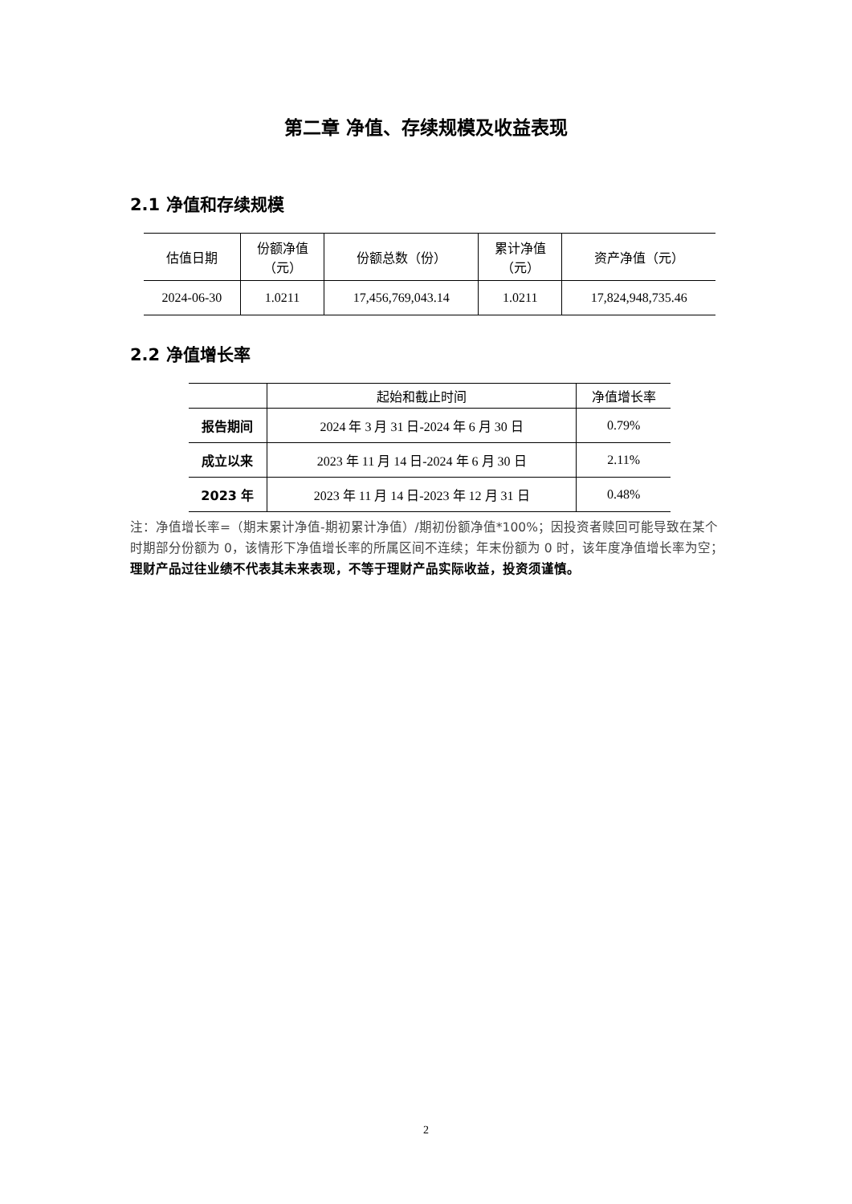第二章 净值、存续规模及收益表现
2.1 净值和存续规模
| 估值日期 | 份额净值 （元） | 份额总数（份） | 累计净值 （元） | 资产净值（元） |
| --- | --- | --- | --- | --- |
| 2024-06-30 | 1.0211 | 17,456,769,043.14 | 1.0211 | 17,824,948,735.46 |
2.2 净值增长率
| | 起始和截止时间 | 净值增长率 |
| --- | --- | --- |
| 报告期间 | 2024 年 3 月 31 日-2024 年 6 月 30 日 | 0.79% |
| 成立以来 | 2023 年 11 月 14 日-2024 年 6 月 30 日 | 2.11% |
| 2023 年 | 2023 年 11 月 14 日-2023 年 12 月 31 日 | 0.48% |
注：净值增长率=（期末累计净值-期初累计净值）/期初份额净值*100%；因投资者赎回可能导致在某个时期部分份额为 0，该情形下净值增长率的所属区间不连续；年末份额为 0 时，该年度净值增长率为空；理财产品过往业绩不代表其未来表现，不等于理财产品实际收益，投资须谨慎。
2